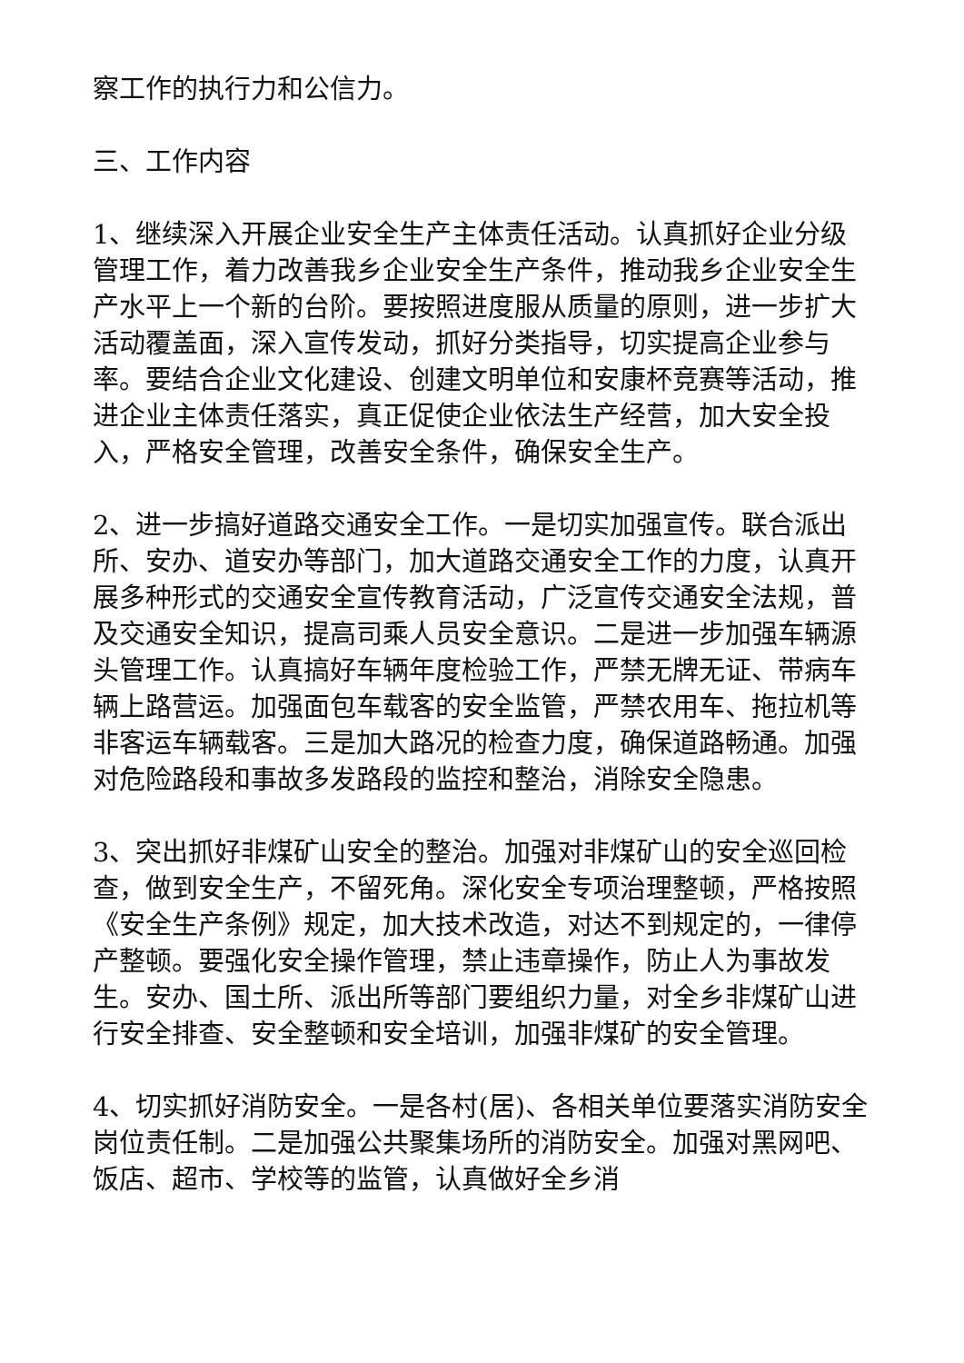察工作的执行力和公信力。
三、工作内容
1、继续深入开展企业安全生产主体责任活动。认真抓好企业分级管理工作，着力改善我乡企业安全生产条件，推动我乡企业安全生产水平上一个新的台阶。要按照进度服从质量的原则，进一步扩大活动覆盖面，深入宣传发动，抓好分类指导，切实提高企业参与率。要结合企业文化建设、创建文明单位和安康杯竞赛等活动，推进企业主体责任落实，真正促使企业依法生产经营，加大安全投入，严格安全管理，改善安全条件，确保安全生产。
2、进一步搞好道路交通安全工作。一是切实加强宣传。联合派出所、安办、道安办等部门，加大道路交通安全工作的力度，认真开展多种形式的交通安全宣传教育活动，广泛宣传交通安全法规，普及交通安全知识，提高司乘人员安全意识。二是进一步加强车辆源头管理工作。认真搞好车辆年度检验工作，严禁无牌无证、带病车辆上路营运。加强面包车载客的安全监管，严禁农用车、拖拉机等非客运车辆载客。三是加大路况的检查力度，确保道路畅通。加强对危险路段和事故多发路段的监控和整治，消除安全隐患。
3、突出抓好非煤矿山安全的整治。加强对非煤矿山的安全巡回检查，做到安全生产，不留死角。深化安全专项治理整顿，严格按照《安全生产条例》规定，加大技术改造，对达不到规定的，一律停产整顿。要强化安全操作管理，禁止违章操作，防止人为事故发生。安办、国土所、派出所等部门要组织力量，对全乡非煤矿山进行安全排查、安全整顿和安全培训，加强非煤矿的安全管理。
4、切实抓好消防安全。一是各村(居)、各相关单位要落实消防安全岗位责任制。二是加强公共聚集场所的消防安全。加强对黑网吧、饭店、超市、学校等的监管，认真做好全乡消